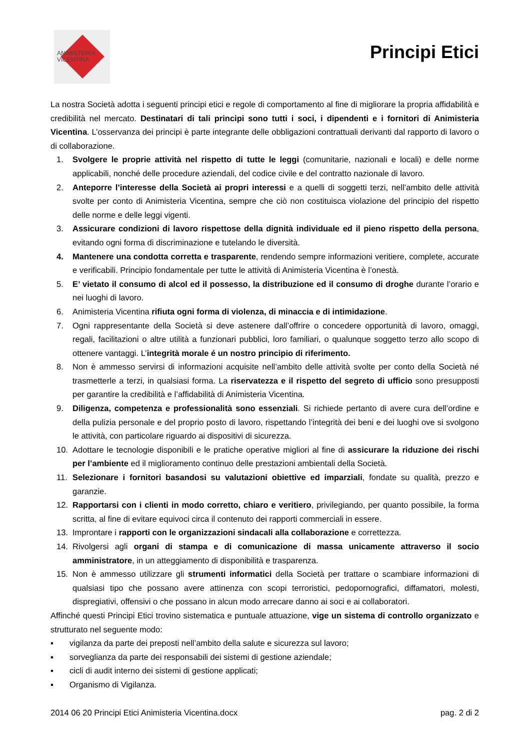ANIMISTERIA
VICENTINA
Principi Etici
La nostra Società adotta i seguenti principi etici e regole di comportamento al fine di migliorare la propria affidabilità e credibilità nel mercato. Destinatari di tali principi sono tutti i soci, i dipendenti e i fornitori di Animisteria Vicentina. L’osservanza dei principi è parte integrante delle obbligazioni contrattuali derivanti dal rapporto di lavoro o di collaborazione.
1. Svolgere le proprie attività nel rispetto di tutte le leggi (comunitarie, nazionali e locali) e delle norme applicabili, nonché delle procedure aziendali, del codice civile e del contratto nazionale di lavoro.
2. Anteporre l’interesse della Società ai propri interessi e a quelli di soggetti terzi, nell’ambito delle attività svolte per conto di Animisteria Vicentina, sempre che ciò non costituisca violazione del principio del rispetto delle norme e delle leggi vigenti.
3. Assicurare condizioni di lavoro rispettose della dignità individuale ed il pieno rispetto della persona, evitando ogni forma di discriminazione e tutelando le diversità.
4. Mantenere una condotta corretta e trasparente, rendendo sempre informazioni veritiere, complete, accurate e verificabili. Principio fondamentale per tutte le attività di Animisteria Vicentina è l’onestà.
5. E’ vietato il consumo di alcol ed il possesso, la distribuzione ed il consumo di droghe durante l’orario e nei luoghi di lavoro.
6. Animisteria Vicentina rifiuta ogni forma di violenza, di minaccia e di intimidazione.
7. Ogni rappresentante della Società si deve astenere dall’offrire o concedere opportunità di lavoro, omaggi, regali, facilitazioni o altre utilità a funzionari pubblici, loro familiari, o qualunque soggetto terzo allo scopo di ottenere vantaggi. L’integrità morale é un nostro principio di riferimento.
8. Non è ammesso servirsi di informazioni acquisite nell’ambito delle attività svolte per conto della Società né trasmetterle a terzi, in qualsiasi forma. La riservatezza e il rispetto del segreto di ufficio sono presupposti per garantire la credibilità e l’affidabilità di Animisteria Vicentina.
9. Diligenza, competenza e professionalità sono essenziali. Si richiede pertanto di avere cura dell’ordine e della pulizia personale e del proprio posto di lavoro, rispettando l’integrità dei beni e dei luoghi ove si svolgono le attività, con particolare riguardo ai dispositivi di sicurezza.
10. Adottare le tecnologie disponibili e le pratiche operative migliori al fine di assicurare la riduzione dei rischi per l’ambiente ed il miglioramento continuo delle prestazioni ambientali della Società.
11. Selezionare i fornitori basandosi su valutazioni obiettive ed imparziali, fondate su qualità, prezzo e garanzie.
12. Rapportarsi con i clienti in modo corretto, chiaro e veritiero, privilegiando, per quanto possibile, la forma scritta, al fine di evitare equivoci circa il contenuto dei rapporti commerciali in essere.
13. Improntare i rapporti con le organizzazioni sindacali alla collaborazione e correttezza.
14. Rivolgersi agli organi di stampa e di comunicazione di massa unicamente attraverso il socio amministratore, in un atteggiamento di disponibilità e trasparenza.
15. Non è ammesso utilizzare gli strumenti informatici della Società per trattare o scambiare informazioni di qualsiasi tipo che possano avere attinenza con scopi terroristici, pedopornografici, diffamatori, molesti, dispregiativi, offensivi o che possano in alcun modo arrecare danno ai soci e ai collaboratori.
Affinché questi Principi Etici trovino sistematica e puntuale attuazione, vige un sistema di controllo organizzato e strutturato nel seguente modo:
▪ vigilanza da parte dei preposti nell’ambito della salute e sicurezza sul lavoro;
▪ sorveglianza da parte dei responsabili dei sistemi di gestione aziendale;
▪ cicli di audit interno dei sistemi di gestione applicati;
▪ Organismo di Vigilanza.
2014 06 20 Principi Etici Animisteria Vicentina.docx pag. 2 di 2